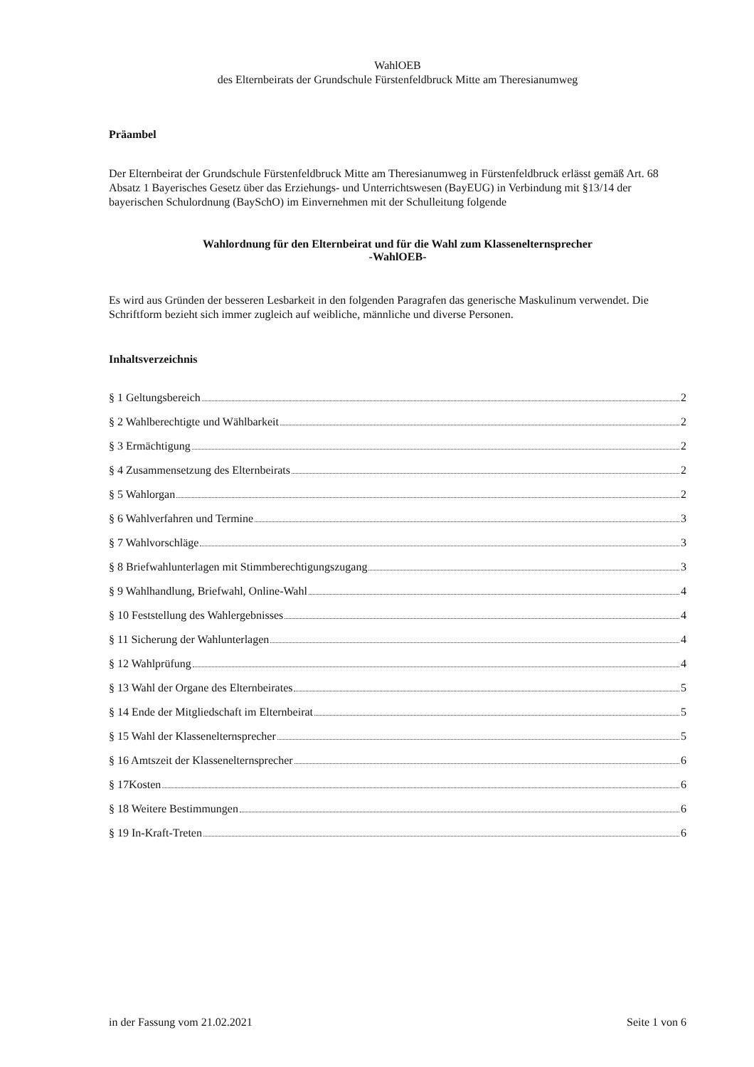WahlOEB
des Elternbeirats der Grundschule Fürstenfeldbruck Mitte am Theresianumweg
Präambel
Der Elternbeirat der Grundschule Fürstenfeldbruck Mitte am Theresianumweg in Fürstenfeldbruck erlässt gemäß Art. 68 Absatz 1 Bayerisches Gesetz über das Erziehungs- und Unterrichtswesen (BayEUG) in Verbindung mit §13/14 der bayerischen Schulordnung (BaySchO) im Einvernehmen mit der Schulleitung folgende
Wahlordnung für den Elternbeirat und für die Wahl zum Klassenelternsprecher
-WahlOEB-
Es wird aus Gründen der besseren Lesbarkeit in den folgenden Paragrafen das generische Maskulinum verwendet. Die Schriftform bezieht sich immer zugleich auf weibliche, männliche und diverse Personen.
Inhaltsverzeichnis
§ 1 Geltungsbereich 2
§ 2 Wahlberechtigte und Wählbarkeit 2
§ 3 Ermächtigung 2
§ 4 Zusammensetzung des Elternbeirats 2
§ 5 Wahlorgan 2
§ 6 Wahlverfahren und Termine 3
§ 7 Wahlvorschläge 3
§ 8 Briefwahlunterlagen mit Stimmberechtigungszugang 3
§ 9 Wahlhandlung, Briefwahl, Online-Wahl 4
§ 10 Feststellung des Wahlergebnisses 4
§ 11 Sicherung der Wahlunterlagen 4
§ 12 Wahlprüfung 4
§ 13 Wahl der Organe des Elternbeirates 5
§ 14 Ende der Mitgliedschaft im Elternbeirat 5
§ 15 Wahl der Klassenelternsprecher 5
§ 16 Amtszeit der Klassenelternsprecher 6
§ 17Kosten 6
§ 18 Weitere Bestimmungen 6
§ 19 In-Kraft-Treten 6
in der Fassung vom 21.02.2021 Seite 1 von 6